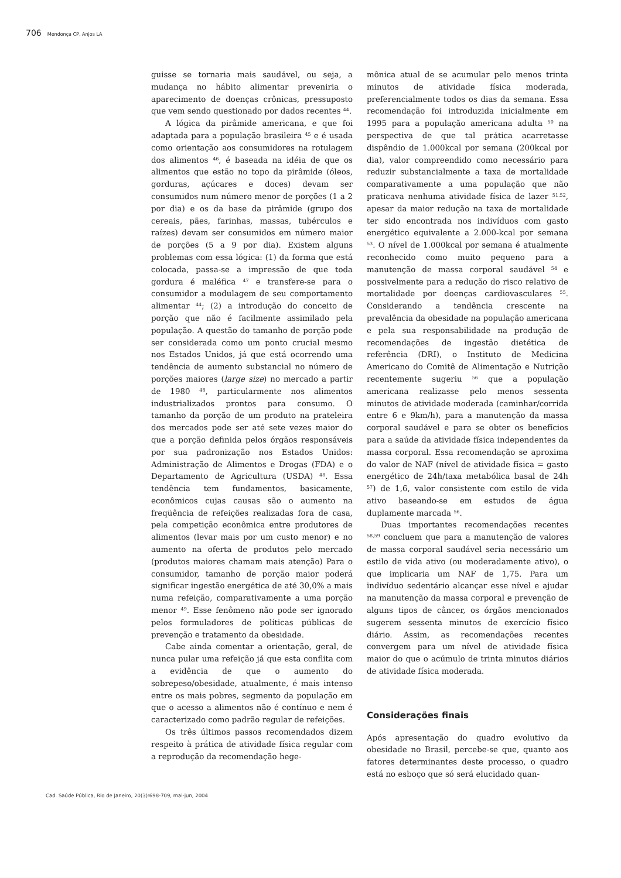706 Mendonça CP, Anjos LA
guisse se tornaria mais saudável, ou seja, a mudança no hábito alimentar preveniria o aparecimento de doenças crônicas, pressuposto que vem sendo questionado por dados recentes <sup>44</sup>.
A lógica da pirâmide americana, e que foi adaptada para a população brasileira <sup>45</sup> e é usada como orientação aos consumidores na rotulagem dos alimentos <sup>46</sup>, é baseada na idéia de que os alimentos que estão no topo da pirâmide (óleos, gorduras, açúcares e doces) devam ser consumidos num número menor de porções (1 a 2 por dia) e os da base da pirâmide (grupo dos cereais, pães, farinhas, massas, tubérculos e raízes) devam ser consumidos em número maior de porções (5 a 9 por dia). Existem alguns problemas com essa lógica: (1) da forma que está colocada, passa-se a impressão de que toda gordura é maléfica <sup>47</sup> e transfere-se para o consumidor a modulagem de seu comportamento alimentar <sup>44</sup>; (2) a introdução do conceito de porção que não é facilmente assimilado pela população. A questão do tamanho de porção pode ser considerada como um ponto crucial mesmo nos Estados Unidos, já que está ocorrendo uma tendência de aumento substancial no número de porções maiores (large size) no mercado a partir de 1980 <sup>48</sup>, particularmente nos alimentos industrializados prontos para consumo. O tamanho da porção de um produto na prateleira dos mercados pode ser até sete vezes maior do que a porção definida pelos órgãos responsáveis por sua padronização nos Estados Unidos: Administração de Alimentos e Drogas (FDA) e o Departamento de Agricultura (USDA) <sup>48</sup>. Essa tendência tem fundamentos, basicamente, econômicos cujas causas são o aumento na freqüência de refeições realizadas fora de casa, pela competição econômica entre produtores de alimentos (levar mais por um custo menor) e no aumento na oferta de produtos pelo mercado (produtos maiores chamam mais atenção) Para o consumidor, tamanho de porção maior poderá significar ingestão energética de até 30,0% a mais numa refeição, comparativamente a uma porção menor <sup>49</sup>. Esse fenômeno não pode ser ignorado pelos formuladores de políticas públicas de prevenção e tratamento da obesidade.
Cabe ainda comentar a orientação, geral, de nunca pular uma refeição já que esta conflita com a evidência de que o aumento do sobrepeso/obesidade, atualmente, é mais intenso entre os mais pobres, segmento da população em que o acesso a alimentos não é contínuo e nem é caracterizado como padrão regular de refeições.
Os três últimos passos recomendados dizem respeito à prática de atividade física regular com a reprodução da recomendação hege-
mônica atual de se acumular pelo menos trinta minutos de atividade física moderada, preferencialmente todos os dias da semana. Essa recomendação foi introduzida inicialmente em 1995 para a população americana adulta <sup>50</sup> na perspectiva de que tal prática acarretasse dispêndio de 1.000kcal por semana (200kcal por dia), valor compreendido como necessário para reduzir substancialmente a taxa de mortalidade comparativamente a uma população que não praticava nenhuma atividade física de lazer <sup>51,52</sup>, apesar da maior redução na taxa de mortalidade ter sido encontrada nos indivíduos com gasto energético equivalente a 2.000-kcal por semana <sup>53</sup>. O nível de 1.000kcal por semana é atualmente reconhecido como muito pequeno para a manutenção de massa corporal saudável <sup>54</sup> e possivelmente para a redução do risco relativo de mortalidade por doenças cardiovasculares <sup>55</sup>. Considerando a tendência crescente na prevalência da obesidade na população americana e pela sua responsabilidade na produção de recomendações de ingestão dietética de referência (DRI), o Instituto de Medicina Americano do Comitê de Alimentação e Nutrição recentemente sugeriu <sup>56</sup> que a população americana realizasse pelo menos sessenta minutos de atividade moderada (caminhar/corrida entre 6 e 9km/h), para a manutenção da massa corporal saudável e para se obter os benefícios para a saúde da atividade física independentes da massa corporal. Essa recomendação se aproxima do valor de NAF (nível de atividade física = gasto energético de 24h/taxa metabólica basal de 24h <sup>57</sup>) de 1,6, valor consistente com estilo de vida ativo baseando-se em estudos de água duplamente marcada <sup>56</sup>.
Duas importantes recomendações recentes <sup>58,59</sup> concluem que para a manutenção de valores de massa corporal saudável seria necessário um estilo de vida ativo (ou moderadamente ativo), o que implicaria um NAF de 1,75. Para um indivíduo sedentário alcançar esse nível e ajudar na manutenção da massa corporal e prevenção de alguns tipos de câncer, os órgãos mencionados sugerem sessenta minutos de exercício físico diário. Assim, as recomendações recentes convergem para um nível de atividade física maior do que o acúmulo de trinta minutos diários de atividade física moderada.
Considerações finais
Após apresentação do quadro evolutivo da obesidade no Brasil, percebe-se que, quanto aos fatores determinantes deste processo, o quadro está no esboço que só será elucidado quan-
Cad. Saúde Pública, Rio de Janeiro, 20(3):698-709, mai-jun, 2004